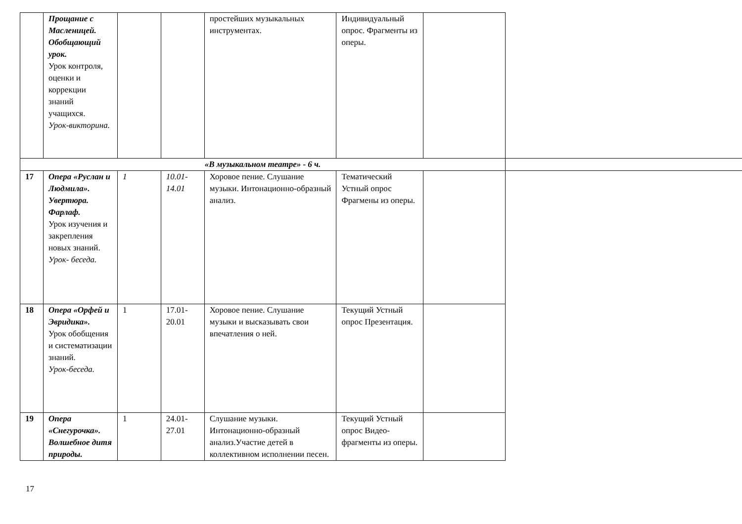| | Прощание с Масленицей. Обобщающий урок. Урок контроля, оценки и коррекции знаний учащихся. Урок-викторина. | | | простейших музыкальных инструментах. | Индивидуальный опрос. Фрагменты из оперы. | |
| «В музыкальном театре» - 6 ч. | | | | | | |
| 17 | Опера «Руслан и Людмила». Увертюра. Фарлаф. Урок изучения и закрепления новых знаний. Урок- беседа. | 1 | 10.01-14.01 | Хоровое пение. Слушание музыки. Интонационно-образный анализ. | Тематический Устный опрос Фрагмены из оперы. | |
| 18 | Опера «Орфей и Эвридика». Урок обобщения и систематизации знаний. Урок-беседа. | 1 | 17.01-20.01 | Хоровое пение. Слушание музыки и высказывать свои впечатления о ней. | Текущий Устный опрос Презентация. | |
| 19 | Опера «Снегурочка». Волшебное дитя природы. | 1 | 24.01-27.01 | Слушание музыки. Интонационно-образный анализ.Участие детей в коллективном исполнении песен. | Текущий Устный опрос Видео-фрагменты из оперы. | |
17